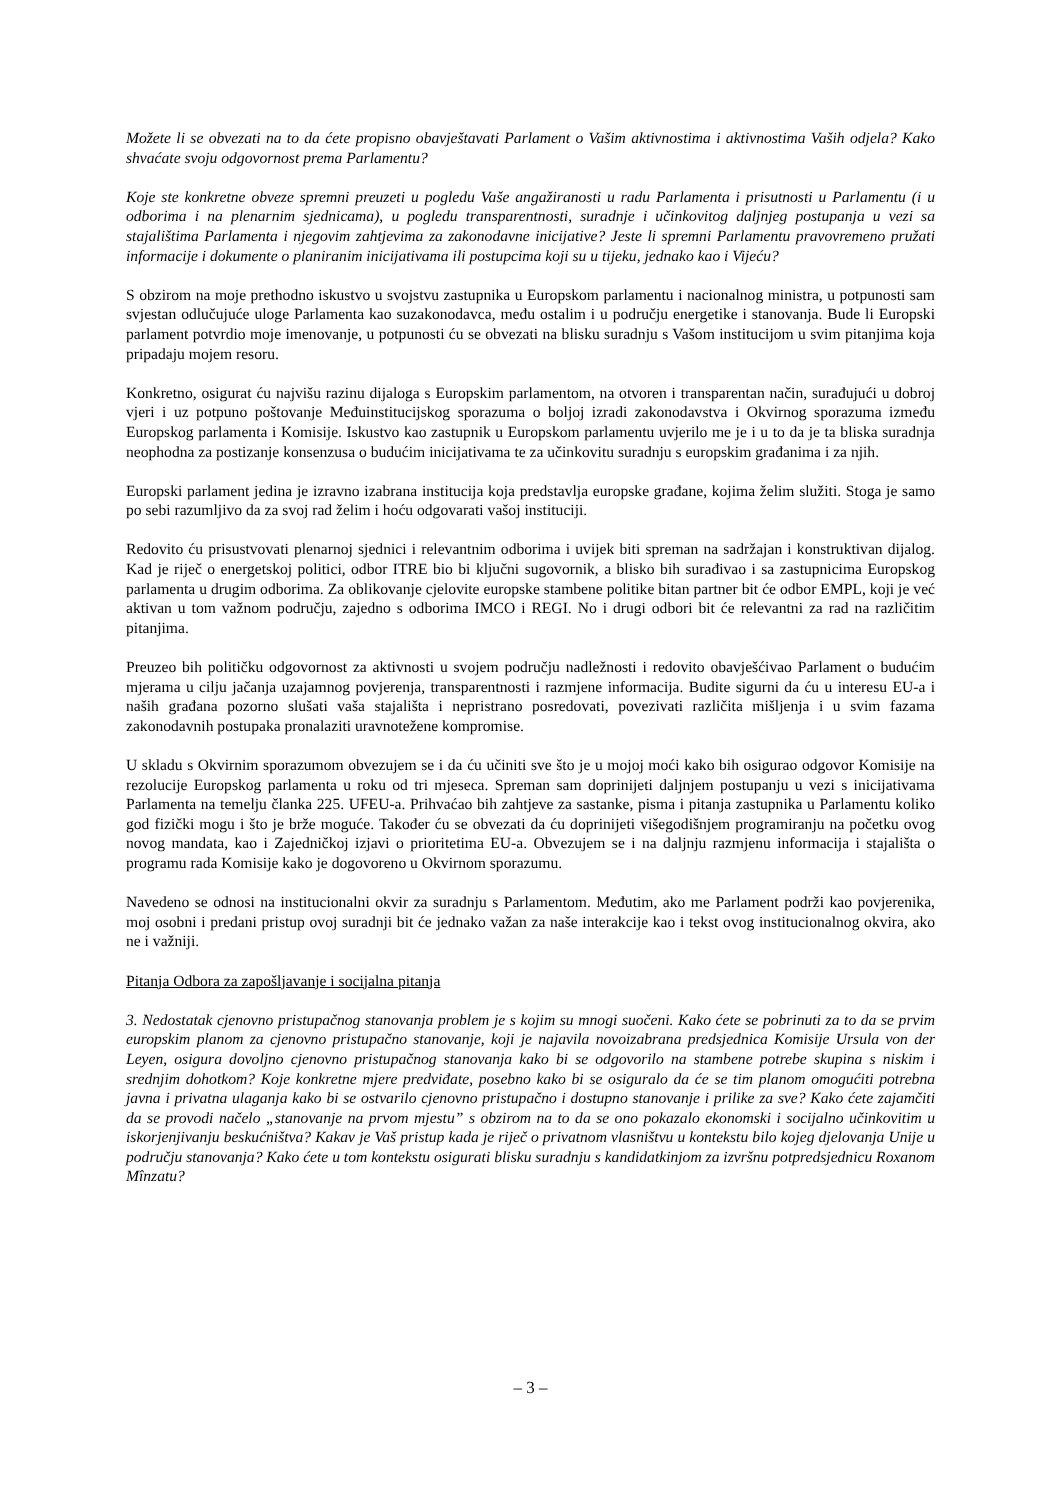Možete li se obvezati na to da ćete propisno obavještavati Parlament o Vašim aktivnostima i aktivnostima Vaših odjela? Kako shvaćate svoju odgovornost prema Parlamentu?
Koje ste konkretne obveze spremni preuzeti u pogledu Vaše angažiranosti u radu Parlamenta i prisutnosti u Parlamentu (i u odborima i na plenarnim sjednicama), u pogledu transparentnosti, suradnje i učinkovitog daljnjeg postupanja u vezi sa stajalištima Parlamenta i njegovim zahtjevima za zakonodavne inicijative? Jeste li spremni Parlamentu pravovremeno pružati informacije i dokumente o planiranim inicijativama ili postupcima koji su u tijeku, jednako kao i Vijeću?
S obzirom na moje prethodno iskustvo u svojstvu zastupnika u Europskom parlamentu i nacionalnog ministra, u potpunosti sam svjestan odlučujuće uloge Parlamenta kao suzakonodavca, među ostalim i u području energetike i stanovanja. Bude li Europski parlament potvrdio moje imenovanje, u potpunosti ću se obvezati na blisku suradnju s Vašom institucijom u svim pitanjima koja pripadaju mojem resoru.
Konkretno, osigurat ću najvišu razinu dijaloga s Europskim parlamentom, na otvoren i transparentan način, surađujući u dobroj vjeri i uz potpuno poštovanje Međuinstitucijskog sporazuma o boljoj izradi zakonodavstva i Okvirnog sporazuma između Europskog parlamenta i Komisije. Iskustvo kao zastupnik u Europskom parlamentu uvjerilo me je i u to da je ta bliska suradnja neophodna za postizanje konsenzusa o budućim inicijativama te za učinkovitu suradnju s europskim građanima i za njih.
Europski parlament jedina je izravno izabrana institucija koja predstavlja europske građane, kojima želim služiti. Stoga je samo po sebi razumljivo da za svoj rad želim i hoću odgovarati vašoj instituciji.
Redovito ću prisustvovati plenarnoj sjednici i relevantnim odborima i uvijek biti spreman na sadržajan i konstruktivan dijalog. Kad je riječ o energetskoj politici, odbor ITRE bio bi ključni sugovornik, a blisko bih surađivao i sa zastupnicima Europskog parlamenta u drugim odborima. Za oblikovanje cjelovite europske stambene politike bitan partner bit će odbor EMPL, koji je već aktivan u tom važnom području, zajedno s odborima IMCO i REGI. No i drugi odbori bit će relevantni za rad na različitim pitanjima.
Preuzeo bih političku odgovornost za aktivnosti u svojem području nadležnosti i redovito obavješćivao Parlament o budućim mjerama u cilju jačanja uzajamnog povjerenja, transparentnosti i razmjene informacija. Budite sigurni da ću u interesu EU-a i naših građana pozorno slušati vaša stajališta i nepristrano posredovati, povezivati različita mišljenja i u svim fazama zakonodavnih postupaka pronalaziti uravnotežene kompromise.
U skladu s Okvirnim sporazumom obvezujem se i da ću učiniti sve što je u mojoj moći kako bih osigurao odgovor Komisije na rezolucije Europskog parlamenta u roku od tri mjeseca. Spreman sam doprinijeti daljnjem postupanju u vezi s inicijativama Parlamenta na temelju članka 225. UFEU-a. Prihvaćao bih zahtjeve za sastanke, pisma i pitanja zastupnika u Parlamentu koliko god fizički mogu i što je brže moguće. Također ću se obvezati da ću doprinijeti višegodišnjem programiranju na početku ovog novog mandata, kao i Zajedničkoj izjavi o prioritetima EU-a. Obvezujem se i na daljnju razmjenu informacija i stajališta o programu rada Komisije kako je dogovoreno u Okvirnom sporazumu.
Navedeno se odnosi na institucionalni okvir za suradnju s Parlamentom. Međutim, ako me Parlament podrži kao povjerenika, moj osobni i predani pristup ovoj suradnji bit će jednako važan za naše interakcije kao i tekst ovog institucionalnog okvira, ako ne i važniji.
Pitanja Odbora za zapošljavanje i socijalna pitanja
3. Nedostatak cjenovno pristupačnog stanovanja problem je s kojim su mnogi suočeni. Kako ćete se pobrinuti za to da se prvim europskim planom za cjenovno pristupačno stanovanje, koji je najavila novoizabrana predsjednica Komisije Ursula von der Leyen, osigura dovoljno cjenovno pristupačnog stanovanja kako bi se odgovorilo na stambene potrebe skupina s niskim i srednjim dohotkom? Koje konkretne mjere predviđate, posebno kako bi se osiguralo da će se tim planom omogućiti potrebna javna i privatna ulaganja kako bi se ostvarilo cjenovno pristupačno i dostupno stanovanje i prilike za sve? Kako ćete zajamčiti da se provodi načelo „stanovanje na prvom mjestu” s obzirom na to da se ono pokazalo ekonomski i socijalno učinkovitim u iskorjenjivanju beskućništva? Kakav je Vaš pristup kada je riječ o privatnom vlasništvu u kontekstu bilo kojeg djelovanja Unije u području stanovanja? Kako ćete u tom kontekstu osigurati blisku suradnju s kandidatkinjom za izvršnu potpredsjednicu Roxanom Mînzatu?
– 3 –